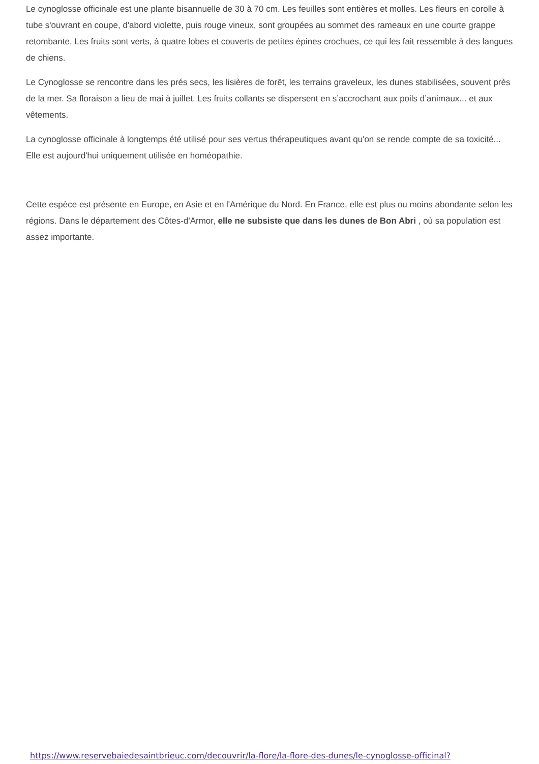Le cynoglosse officinale est une plante bisannuelle de 30 à 70 cm. Les feuilles sont entières et molles. Les fleurs en corolle à tube s'ouvrant en coupe, d'abord violette, puis rouge vineux, sont groupées au sommet des rameaux en une courte grappe retombante. Les fruits sont verts, à quatre lobes et couverts de petites épines crochues, ce qui les fait ressemble à des langues de chiens.
Le Cynoglosse se rencontre dans les prés secs, les lisières de forêt, les terrains graveleux, les dunes stabilisées, souvent près de la mer. Sa floraison a lieu de mai à juillet. Les fruits collants se dispersent en s’accrochant aux poils d’animaux... et aux vêtements.
La cynoglosse officinale à longtemps été utilisé pour ses vertus thérapeutiques avant qu'on se rende compte de sa toxicité... Elle est aujourd'hui uniquement utilisée en homéopathie.
Cette espèce est présente en Europe, en Asie et en l'Amérique du Nord. En France, elle est plus ou moins abondante selon les régions. Dans le département des Côtes-d'Armor, elle ne subsiste que dans les dunes de Bon Abri , où sa population est assez importante.
https://www.reservebaiedesaintbrieuc.com/decouvrir/la-flore/la-flore-des-dunes/le-cynoglosse-officinal?